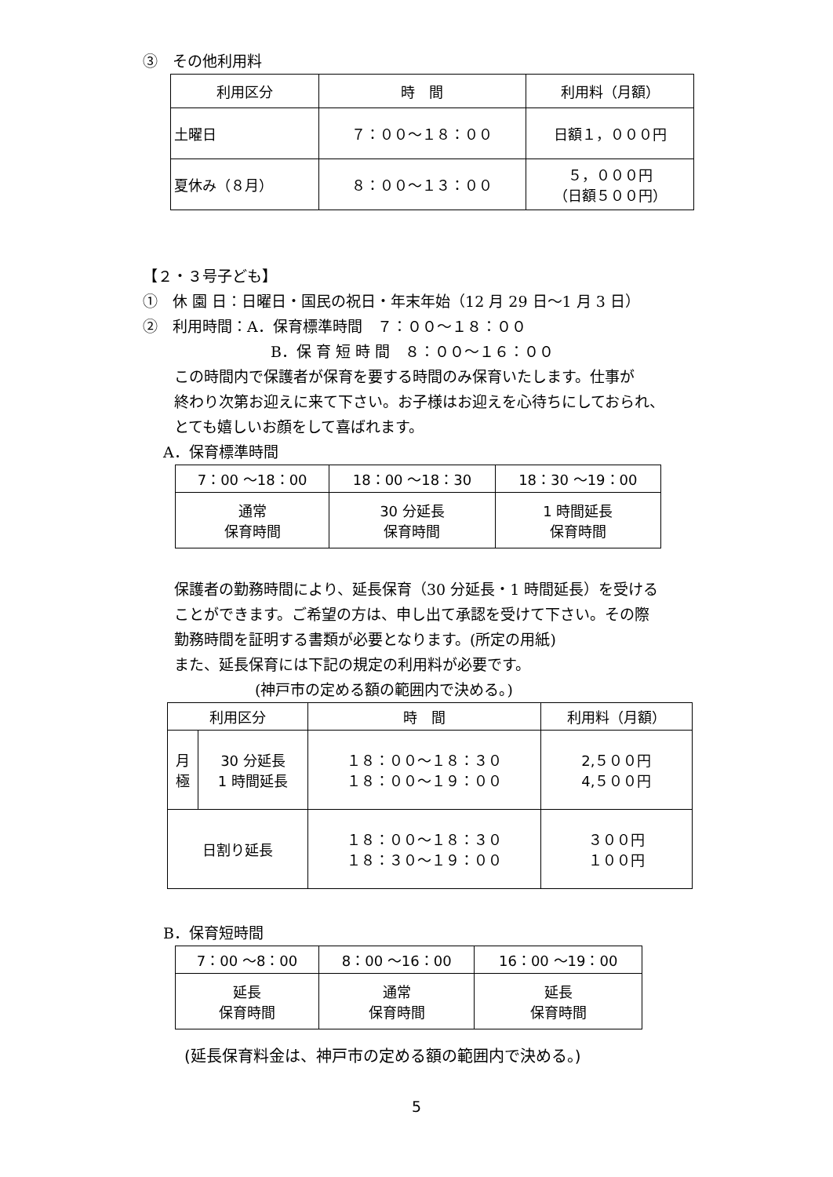③　その他利用料
| 利用区分 | 時 間 | 利用料（月額） |
| --- | --- | --- |
| 土曜日 | ７：００～１８：００ | 日額１，０００円 |
| 夏休み（８月） | ８：００～１３：００ | ５，０００円 （日額５００円） |
【２・３号子ども】
①　休 園 日：日曜日・国民の祝日・年末年始（12 月 29 日～1 月 3 日）
②　利用時間：A．保育標準時間　７：００～１８：００
B．保 育 短 時 間　８：００～１６：００
この時間内で保護者が保育を要する時間のみ保育いたします。仕事が
終わり次第お迎えに来て下さい。お子様はお迎えを心待ちにしておられ、
とても嬉しいお顔をして喜ばれます。
A．保育標準時間
| 7：00 ～18：00 | 18：00 ～18：30 | 18：30 ～19：00 |
| 通常 保育時間 | 30 分延長 保育時間 | 1 時間延長 保育時間 |
保護者の勤務時間により、延長保育（30 分延長・1 時間延長）を受ける
ことができます。ご希望の方は、申し出て承認を受けて下さい。その際
勤務時間を証明する書類が必要となります。(所定の用紙)
また、延長保育には下記の規定の利用料が必要です。
(神戸市の定める額の範囲内で決める。)
| 利用区分 | | 時 間 | 利用料（月額） |
| 月 極 | 30 分延長 1 時間延長 | １８：００～１８：３０ １８：００～１９：００ | 2,５００円 4,５００円 |
| 日割り延長 | | １８：００～１８：３０ １８：３０～１９：００ | ３００円 １００円 |
B．保育短時間
| 7：00 ～8：00 | 8：00 ～16：00 | 16：00 ～19：00 |
| 延長 保育時間 | 通常 保育時間 | 延長 保育時間 |
(延長保育料金は、神戸市の定める額の範囲内で決める。)
5